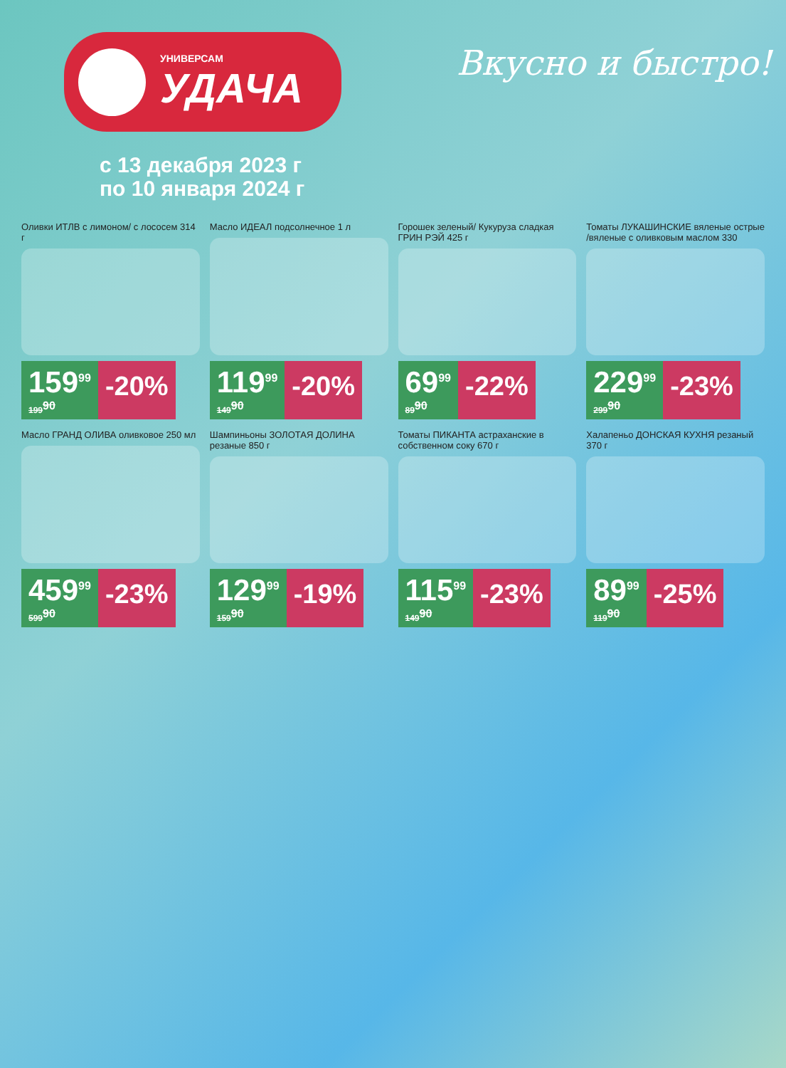УНИВЕРСАМ
УДАЧА
Вкусно и быстро!
с 13 декабря 2023 г
по 10 января 2024 г
Оливки ИТЛВ с лимоном/ с лососем 314 г
159<sup>99</sup>
199<sup>90</sup>
-20%
Масло ИДЕАЛ подсолнечное 1 л
119<sup>99</sup>
149<sup>90</sup>
-20%
Горошек зеленый/ Кукуруза сладкая ГРИН РЭЙ 425 г
69<sup>99</sup>
89<sup>90</sup>
-22%
Томаты ЛУКАШИНСКИЕ вяленые острые /вяленые с оливковым маслом 330
229<sup>99</sup>
299<sup>90</sup>
-23%
Масло ГРАНД ОЛИВА оливковое 250 мл
459<sup>99</sup>
599<sup>90</sup>
-23%
Шампиньоны ЗОЛОТАЯ ДОЛИНА резаные 850 г
129<sup>99</sup>
159<sup>90</sup>
-19%
Томаты ПИКАНТА астраханские в собственном соку 670 г
115<sup>99</sup>
149<sup>90</sup>
-23%
Халапеньо ДОНСКАЯ КУХНЯ резаный 370 г
89<sup>99</sup>
119<sup>90</sup>
-25%